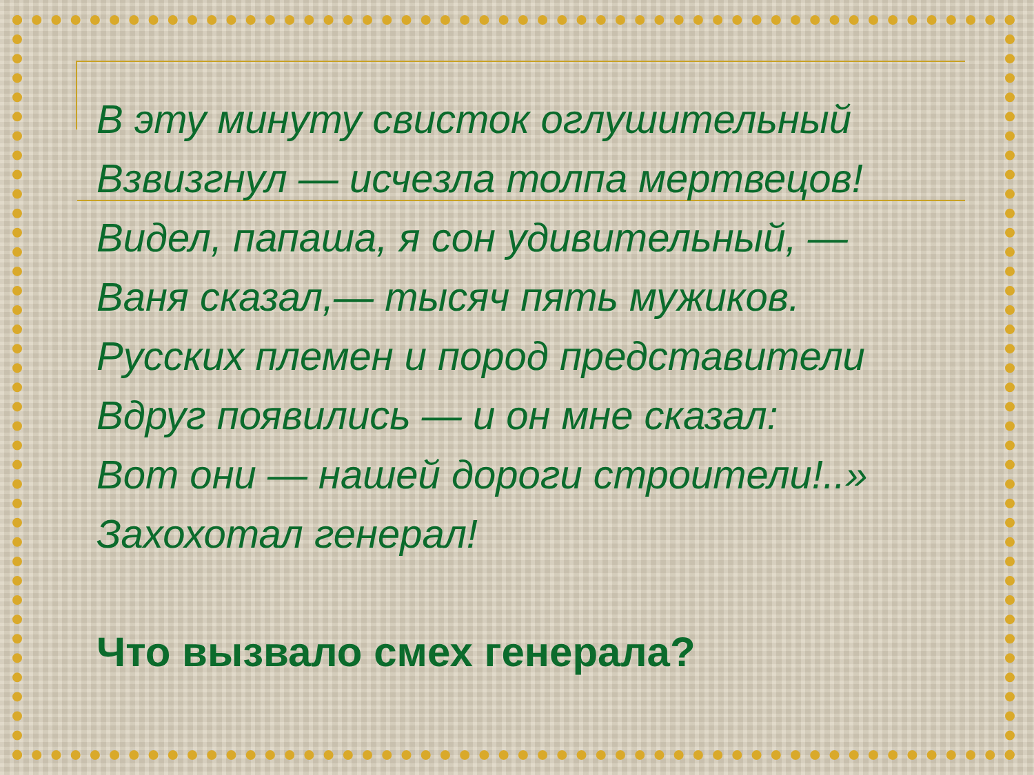В эту минуту свисток оглушительный
Взвизгнул — исчезла толпа мертвецов!
Видел, папаша, я сон удивительный, —
Ваня сказал,— тысяч пять мужиков.
Русских племен и пород представители
Вдруг появились — и он мне сказал:
Вот они — нашей дороги строители!..»
Захохотал генерал!
Что вызвало смех генерала?